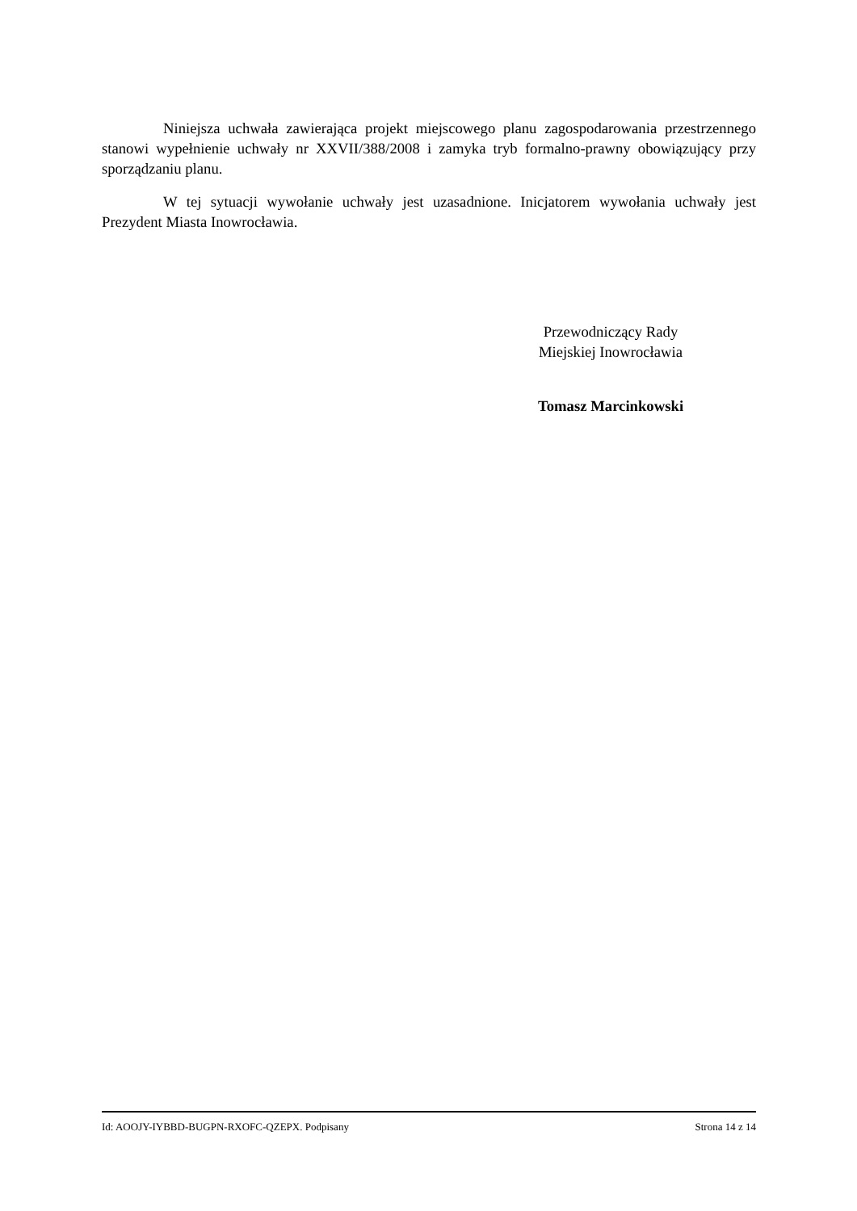Niniejsza uchwała zawierająca projekt miejscowego planu zagospodarowania przestrzennego stanowi wypełnienie uchwały nr XXVII/388/2008 i zamyka tryb formalno-prawny obowiązujący przy sporządzaniu planu.
W tej sytuacji wywołanie uchwały jest uzasadnione. Inicjatorem wywołania uchwały jest Prezydent Miasta Inowrocławia.
Przewodniczący Rady
Miejskiej Inowrocławia
Tomasz Marcinkowski
Id: AOOJY-IYBBD-BUGPN-RXOFC-QZEPX. Podpisany Strona 14 z 14